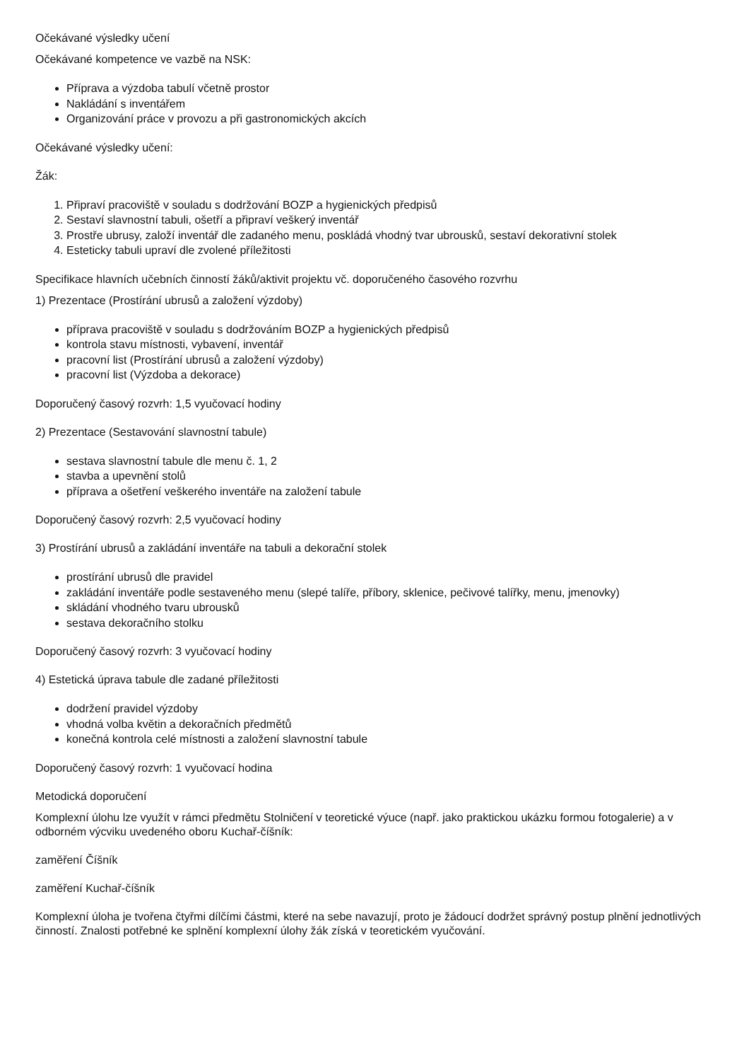Očekávané výsledky učení
Očekávané kompetence ve vazbě na NSK:
Příprava a výzdoba tabulí včetně prostor
Nakládání s inventářem
Organizování práce v provozu a při gastronomických akcích
Očekávané výsledky učení:
Žák:
1. Připraví pracoviště v souladu s dodržování BOZP a hygienických předpisů
2. Sestaví slavnostní tabuli, ošetří a připraví veškerý inventář
3. Prostře ubrusy, založí inventář dle zadaného menu, poskládá vhodný tvar ubrousků, sestaví dekorativní stolek
4. Esteticky tabuli upraví dle zvolené příležitosti
Specifikace hlavních učebních činností žáků/aktivit projektu vč. doporučeného časového rozvrhu
1) Prezentace (Prostírání ubrusů a založení výzdoby)
příprava pracoviště v souladu s dodržováním BOZP a hygienických předpisů
kontrola stavu místnosti, vybavení, inventář
pracovní list (Prostírání ubrusů a založení výzdoby)
pracovní list (Výzdoba a dekorace)
Doporučený časový rozvrh: 1,5 vyučovací hodiny
2) Prezentace (Sestavování slavnostní tabule)
sestava slavnostní tabule dle menu č. 1, 2
stavba a upevnění stolů
příprava a ošetření veškerého inventáře na založení tabule
Doporučený časový rozvrh: 2,5 vyučovací hodiny
3) Prostírání ubrusů a zakládání inventáře na tabuli a dekorační stolek
prostírání ubrusů dle pravidel
zakládání inventáře podle sestaveného menu (slepé talíře, příbory, sklenice, pečivové talířky, menu, jmenovky)
skládání vhodného tvaru ubrousků
sestava dekoračního stolku
Doporučený časový rozvrh: 3 vyučovací hodiny
4) Estetická úprava tabule dle zadané příležitosti
dodržení pravidel výzdoby
vhodná volba květin a dekoračních předmětů
konečná kontrola celé místnosti a založení slavnostní tabule
Doporučený časový rozvrh: 1 vyučovací hodina
Metodická doporučení
Komplexní úlohu lze využít v rámci předmětu Stolničení v teoretické výuce (např. jako praktickou ukázku formou fotogalerie) a v odborném výcviku uvedeného oboru Kuchař-číšník:
zaměření Číšník
zaměření Kuchař-číšník
Komplexní úloha je tvořena čtyřmi dílčími částmi, které na sebe navazují, proto je žádoucí dodržet správný postup plnění jednotlivých činností. Znalosti potřebné ke splnění komplexní úlohy žák získá v teoretickém vyučování.